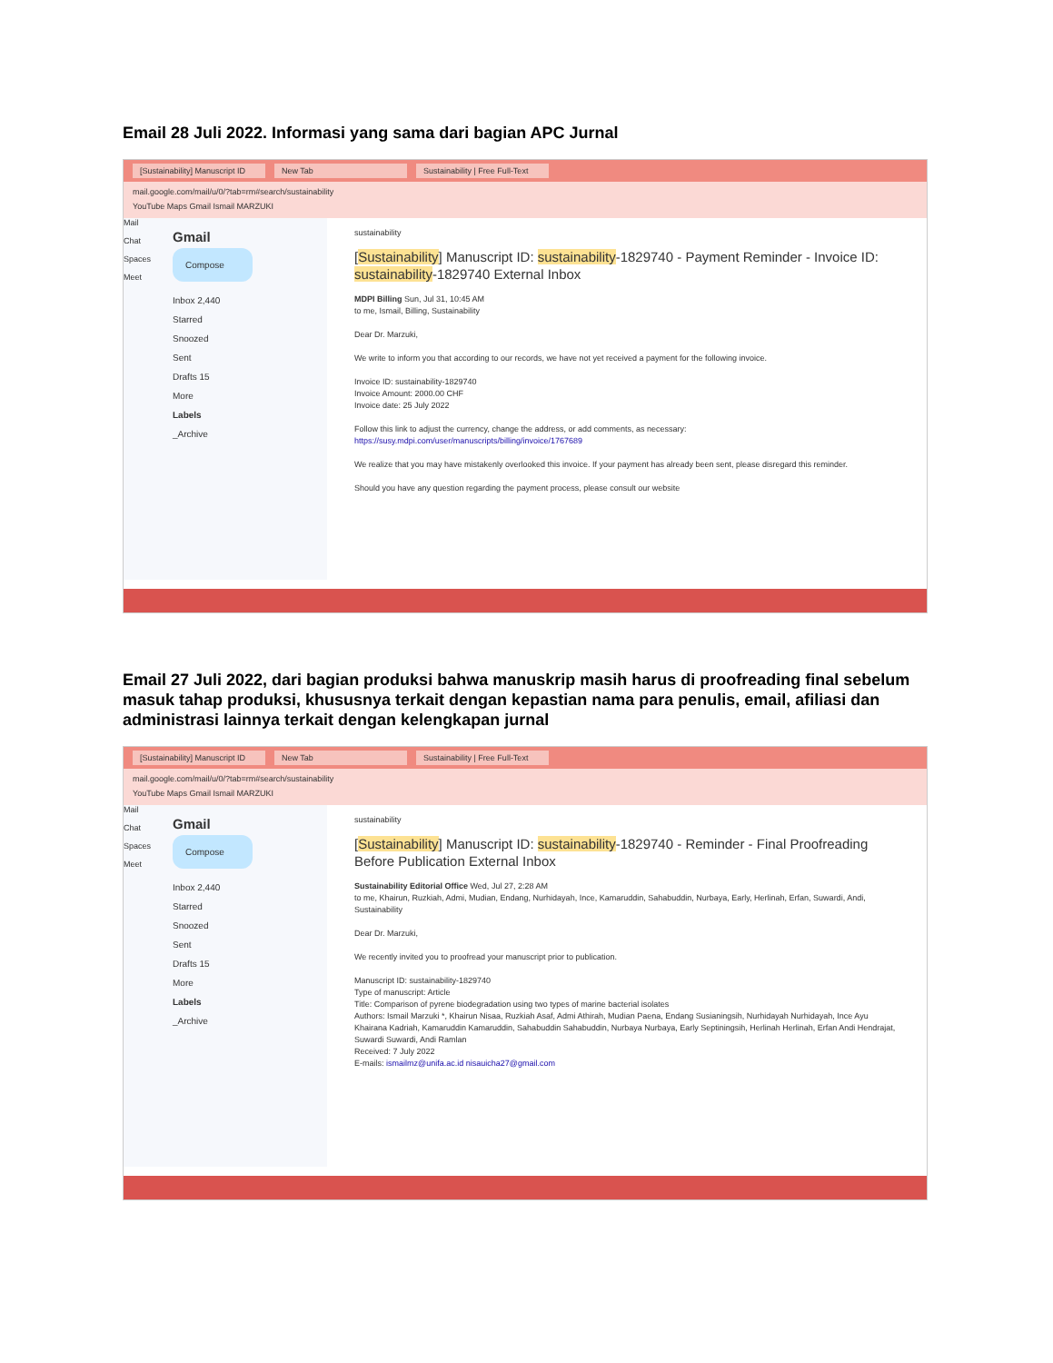Email 28 Juli 2022. Informasi yang sama dari bagian APC Jurnal
[Sustainability] Manuscript ID New Tab Sustainability | Free Full-Text
mail.google.com/mail/u/0/?tab=rm#search/sustainability
YouTube Maps Gmail Ismail MARZUKI
Mail
Chat
Spaces
Meet
Gmail
Compose
Inbox 2,440
Starred
Snoozed
Sent
Drafts 15
More
Labels
_Archive
sustainability
[Sustainability] Manuscript ID: sustainability-1829740 - Payment Reminder - Invoice ID: sustainability-1829740 External Inbox
MDPI Billing Sun, Jul 31, 10:45 AM
to me, Ismail, Billing, Sustainability
Dear Dr. Marzuki,
We write to inform you that according to our records, we have not yet received a payment for the following invoice.
Invoice ID: sustainability-1829740
Invoice Amount: 2000.00 CHF
Invoice date: 25 July 2022
Follow this link to adjust the currency, change the address, or add comments, as necessary:
https://susy.mdpi.com/user/manuscripts/billing/invoice/1767689
We realize that you may have mistakenly overlooked this invoice. If your payment has already been sent, please disregard this reminder.
Should you have any question regarding the payment process, please consult our website
Email 27 Juli 2022, dari bagian produksi bahwa manuskrip masih harus di proofreading final sebelum masuk tahap produksi, khususnya terkait dengan kepastian nama para penulis, email, afiliasi dan administrasi lainnya terkait dengan kelengkapan jurnal
[Sustainability] Manuscript ID New Tab Sustainability | Free Full-Text
mail.google.com/mail/u/0/?tab=rm#search/sustainability
YouTube Maps Gmail Ismail MARZUKI
Mail
Chat
Spaces
Meet
Gmail
Compose
Inbox 2,440
Starred
Snoozed
Sent
Drafts 15
More
Labels
_Archive
sustainability
[Sustainability] Manuscript ID: sustainability-1829740 - Reminder - Final Proofreading Before Publication External Inbox
Sustainability Editorial Office Wed, Jul 27, 2:28 AM
to me, Khairun, Ruzkiah, Admi, Mudian, Endang, Nurhidayah, Ince, Kamaruddin, Sahabuddin, Nurbaya, Early, Herlinah, Erfan, Suwardi, Andi, Sustainability
Dear Dr. Marzuki,
We recently invited you to proofread your manuscript prior to publication.
Manuscript ID: sustainability-1829740
Type of manuscript: Article
Title: Comparison of pyrene biodegradation using two types of marine bacterial isolates
Authors: Ismail Marzuki *, Khairun Nisaa, Ruzkiah Asaf, Admi Athirah, Mudian Paena, Endang Susianingsih, Nurhidayah Nurhidayah, Ince Ayu Khairana Kadriah, Kamaruddin Kamaruddin, Sahabuddin Sahabuddin, Nurbaya Nurbaya, Early Septiningsih, Herlinah Herlinah, Erfan Andi Hendrajat, Suwardi Suwardi, Andi Ramlan
Received: 7 July 2022
E-mails: ismailmz@unifa.ac.id nisauicha27@gmail.com